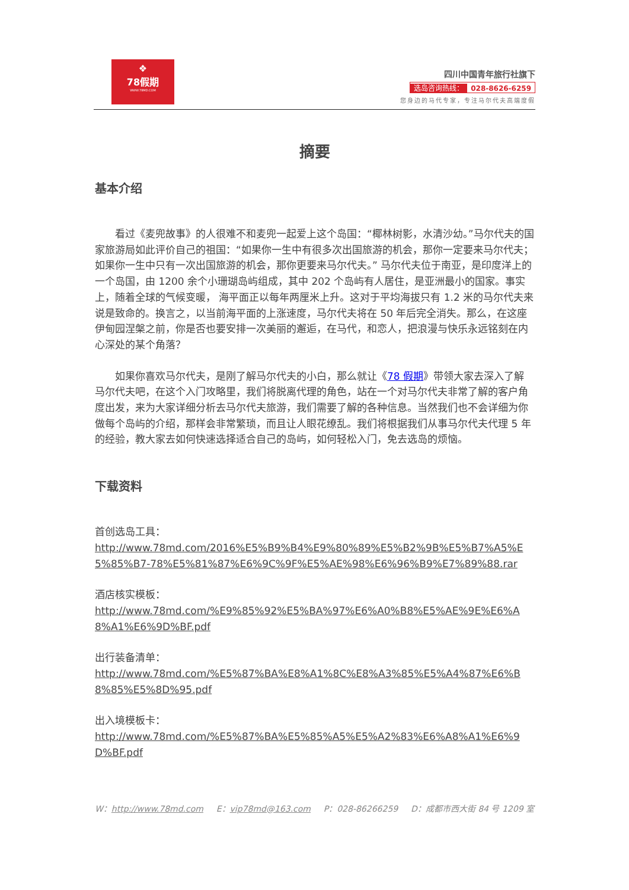❖
78假期
WWW.78MD.COM
四川中国青年旅行社旗下
选岛咨询热线： 028-8626-6259
您身边的马代专家，专注马尔代夫高端度假
摘要
基本介绍
看过《麦兜故事》的人很难不和麦兜一起爱上这个岛国：“椰林树影，水清沙幼。”马尔代夫的国家旅游局如此评价自己的祖国：“如果你一生中有很多次出国旅游的机会，那你一定要来马尔代夫；如果你一生中只有一次出国旅游的机会，那你更要来马尔代夫。” 马尔代夫位于南亚，是印度洋上的一个岛国，由 1200 余个小珊瑚岛屿组成，其中 202 个岛屿有人居住，是亚洲最小的国家。事实上，随着全球的气候变暖， 海平面正以每年两厘米上升。这对于平均海拔只有 1.2 米的马尔代夫来说是致命的。换言之，以当前海平面的上涨速度，马尔代夫将在 50 年后完全消失。那么，在这座伊甸园涅槃之前，你是否也要安排一次美丽的邂逅，在马代，和恋人，把浪漫与快乐永远铭刻在内心深处的某个角落？
如果你喜欢马尔代夫，是刚了解马尔代夫的小白，那么就让《78 假期》带领大家去深入了解马尔代夫吧，在这个入门攻略里，我们将脱离代理的角色，站在一个对马尔代夫非常了解的客户角度出发，来为大家详细分析去马尔代夫旅游，我们需要了解的各种信息。当然我们也不会详细为你做每个岛屿的介绍，那样会非常繁琐，而且让人眼花缭乱。我们将根据我们从事马尔代夫代理 5 年的经验，教大家去如何快速选择适合自己的岛屿，如何轻松入门，免去选岛的烦恼。
下载资料
首创选岛工具：
http://www.78md.com/2016%E5%B9%B4%E9%80%89%E5%B2%9B%E5%B7%A5%E5%85%B7-78%E5%81%87%E6%9C%9F%E5%AE%98%E6%96%B9%E7%89%88.rar
酒店核实模板：
http://www.78md.com/%E9%85%92%E5%BA%97%E6%A0%B8%E5%AE%9E%E6%A8%A1%E6%9D%BF.pdf
出行装备清单：
http://www.78md.com/%E5%87%BA%E8%A1%8C%E8%A3%85%E5%A4%87%E6%B8%85%E5%8D%95.pdf
出入境模板卡：
http://www.78md.com/%E5%87%BA%E5%85%A5%E5%A2%83%E6%A8%A1%E6%9D%BF.pdf
W：http://www.78md.com E：vip78md@163.com P：028-86266259 D：成都市西大街 84 号 1209 室